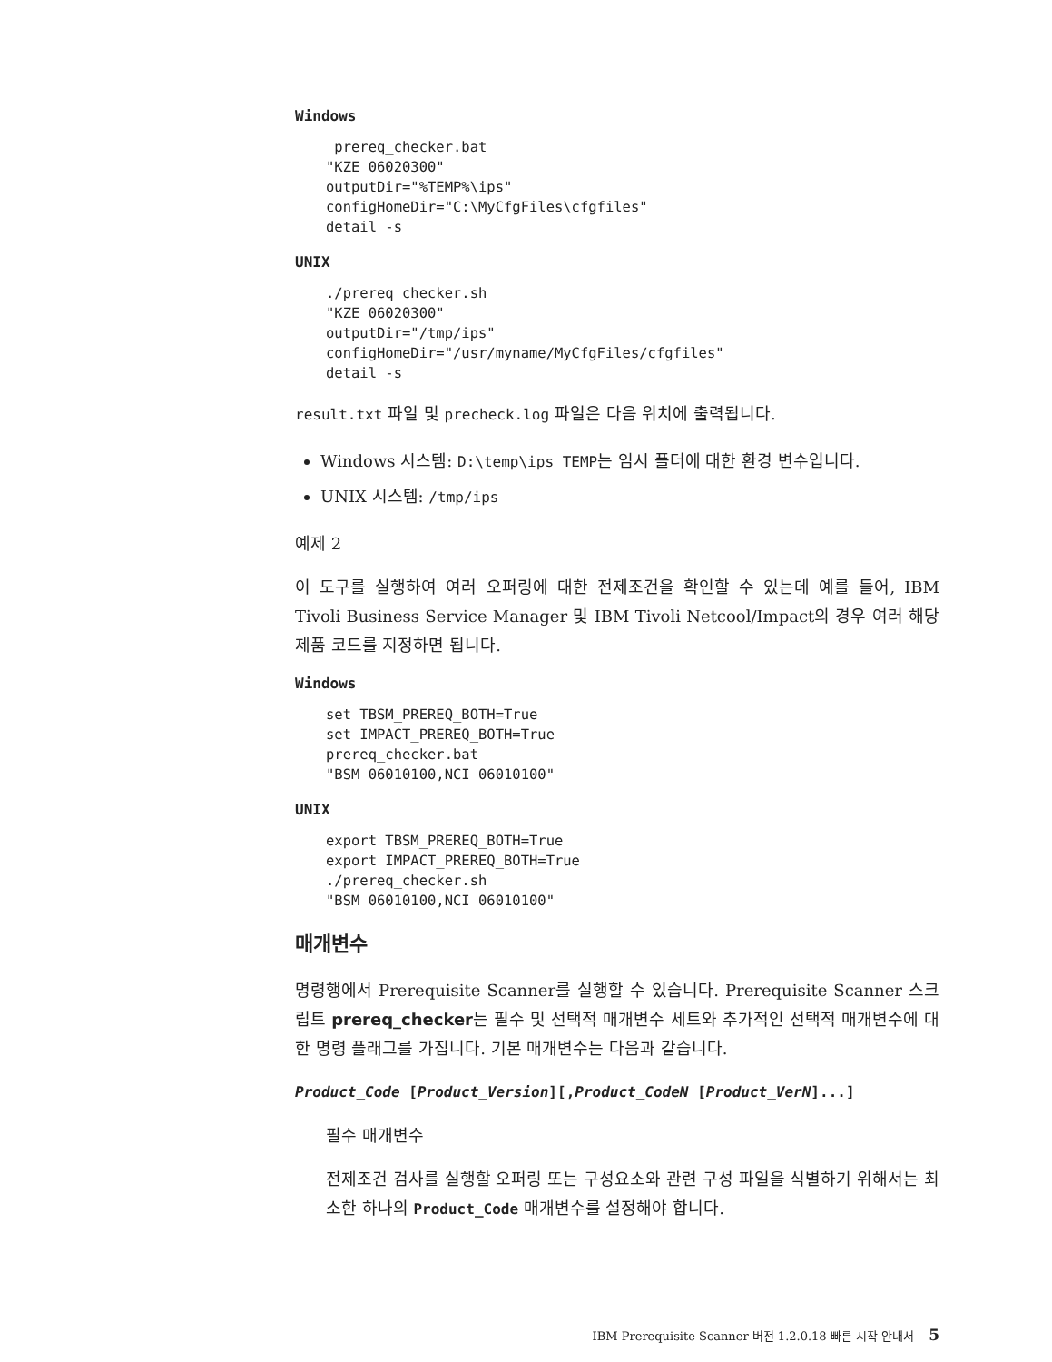Windows
 prereq_checker.bat
"KZE 06020300"
outputDir="%TEMP%\ips"
configHomeDir="C:\MyCfgFiles\cfgfiles"
detail -s
UNIX
./prereq_checker.sh
"KZE 06020300"
outputDir="/tmp/ips"
configHomeDir="/usr/myname/MyCfgFiles/cfgfiles"
detail -s
result.txt 파일 및 precheck.log 파일은 다음 위치에 출력됩니다.
Windows 시스템: D:\temp\ips TEMP는 임시 폴더에 대한 환경 변수입니다.
UNIX 시스템: /tmp/ips
예제 2
이 도구를 실행하여 여러 오퍼링에 대한 전제조건을 확인할 수 있는데 예를 들어, IBM Tivoli Business Service Manager 및 IBM Tivoli Netcool/Impact의 경우 여러 해당 제품 코드를 지정하면 됩니다.
Windows
set TBSM_PREREQ_BOTH=True
set IMPACT_PREREQ_BOTH=True
prereq_checker.bat
"BSM 06010100,NCI 06010100"
UNIX
export TBSM_PREREQ_BOTH=True
export IMPACT_PREREQ_BOTH=True
./prereq_checker.sh
"BSM 06010100,NCI 06010100"
매개변수
명령행에서 Prerequisite Scanner를 실행할 수 있습니다. Prerequisite Scanner 스크립트 prereq_checker는 필수 및 선택적 매개변수 세트와 추가적인 선택적 매개변수에 대한 명령 플래그를 가집니다. 기본 매개변수는 다음과 같습니다.
Product_Code [Product_Version][,Product_CodeN [Product_VerN]...]
필수 매개변수
전제조건 검사를 실행할 오퍼링 또는 구성요소와 관련 구성 파일을 식별하기 위해서는 최소한 하나의 Product_Code 매개변수를 설정해야 합니다.
IBM Prerequisite Scanner 버전 1.2.0.18 빠른 시작 안내서 5